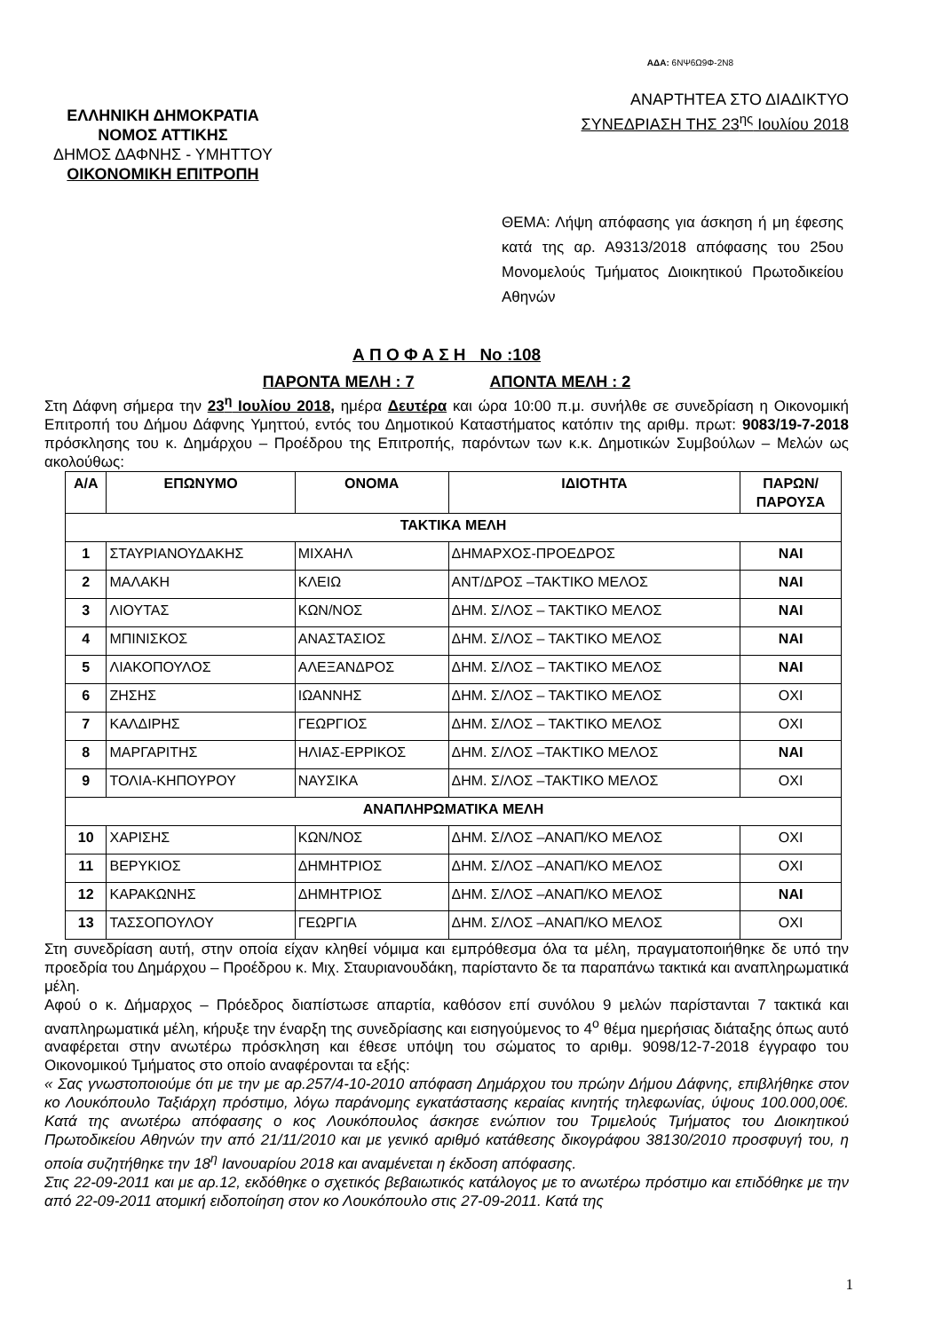ΑΔΑ: 6ΝΨ6Ω9Φ-2Ν8
ΕΛΛΗΝΙΚΗ ΔΗΜΟΚΡΑΤΙΑ
ΝΟΜΟΣ ΑΤΤΙΚΗΣ
ΔΗΜΟΣ ΔΑΦΝΗΣ - ΥΜΗΤΤΟΥ
ΟΙΚΟΝΟΜΙΚΗ ΕΠΙΤΡΟΠΗ
ΑΝΑΡΤΗΤΕΑ ΣΤΟ ΔΙΑΔΙΚΤΥΟ
ΣΥΝΕΔΡΙΑΣΗ ΤΗΣ 23<sup>ης</sup> Ιουλίου 2018
ΘΕΜΑ: Λήψη απόφασης για άσκηση ή μη έφεσης κατά της αρ. Α9313/2018 απόφασης του 25ου Μονομελούς Τμήματος Διοικητικού Πρωτοδικείου Αθηνών
Α Π Ο Φ Α Σ Η Νο :108
ΠΑΡΟΝΤΑ ΜΕΛΗ : 7 ΑΠΟΝΤΑ ΜΕΛΗ : 2
Στη Δάφνη σήμερα την 23<sup>η</sup> Ιουλίου 2018, ημέρα Δευτέρα και ώρα 10:00 π.μ. συνήλθε σε συνεδρίαση η Οικονομική Επιτροπή του Δήμου Δάφνης Υμηττού, εντός του Δημοτικού Καταστήματος κατόπιν της αριθμ. πρωτ: 9083/19-7-2018 πρόσκλησης του κ. Δημάρχου – Προέδρου της Επιτροπής, παρόντων των κ.κ. Δημοτικών Συμβούλων – Μελών ως ακολούθως:
| Α/Α | ΕΠΩΝΥΜΟ | ΟΝΟΜΑ | ΙΔΙΟΤΗΤΑ | ΠΑΡΩΝ/ ΠΑΡΟΥΣΑ |
| --- | --- | --- | --- | --- |
| ΤΑΚΤΙΚΑ ΜΕΛΗ | | | | |
| 1 | ΣΤΑΥΡΙΑΝΟΥΔΑΚΗΣ | ΜΙΧΑΗΛ | ΔΗΜΑΡΧΟΣ-ΠΡΟΕΔΡΟΣ | ΝΑΙ |
| 2 | ΜΑΛΑΚΗ | ΚΛΕΙΩ | ΑΝΤ/ΔΡΟΣ –ΤΑΚΤΙΚΟ ΜΕΛΟΣ | ΝΑΙ |
| 3 | ΛΙΟΥΤΑΣ | ΚΩΝ/ΝΟΣ | ΔΗΜ. Σ/ΛΟΣ – ΤΑΚΤΙΚΟ ΜΕΛΟΣ | ΝΑΙ |
| 4 | ΜΠΙΝΙΣΚΟΣ | ΑΝΑΣΤΑΣΙΟΣ | ΔΗΜ. Σ/ΛΟΣ – ΤΑΚΤΙΚΟ ΜΕΛΟΣ | ΝΑΙ |
| 5 | ΛΙΑΚΟΠΟΥΛΟΣ | ΑΛΕΞΑΝΔΡΟΣ | ΔΗΜ. Σ/ΛΟΣ – ΤΑΚΤΙΚΟ ΜΕΛΟΣ | ΝΑΙ |
| 6 | ΖΗΣΗΣ | ΙΩΑΝΝΗΣ | ΔΗΜ. Σ/ΛΟΣ – ΤΑΚΤΙΚΟ ΜΕΛΟΣ | ΟΧΙ |
| 7 | ΚΑΛΔΙΡΗΣ | ΓΕΩΡΓΙΟΣ | ΔΗΜ. Σ/ΛΟΣ – ΤΑΚΤΙΚΟ ΜΕΛΟΣ | ΟΧΙ |
| 8 | ΜΑΡΓΑΡΙΤΗΣ | ΗΛΙΑΣ-ΕΡΡΙΚΟΣ | ΔΗΜ. Σ/ΛΟΣ –ΤΑΚΤΙΚΟ ΜΕΛΟΣ | ΝΑΙ |
| 9 | ΤΟΛΙΑ-ΚΗΠΟΥΡΟΥ | ΝΑΥΣΙΚΑ | ΔΗΜ. Σ/ΛΟΣ –ΤΑΚΤΙΚΟ ΜΕΛΟΣ | ΟΧΙ |
| ΑΝΑΠΛΗΡΩΜΑΤΙΚΑ ΜΕΛΗ | | | | |
| 10 | ΧΑΡΙΣΗΣ | ΚΩΝ/ΝΟΣ | ΔΗΜ. Σ/ΛΟΣ –ΑΝΑΠ/ΚΟ ΜΕΛΟΣ | ΟΧΙ |
| 11 | ΒΕΡΥΚΙΟΣ | ΔΗΜΗΤΡΙΟΣ | ΔΗΜ. Σ/ΛΟΣ –ΑΝΑΠ/ΚΟ ΜΕΛΟΣ | ΟΧΙ |
| 12 | ΚΑΡΑΚΩΝΗΣ | ΔΗΜΗΤΡΙΟΣ | ΔΗΜ. Σ/ΛΟΣ –ΑΝΑΠ/ΚΟ ΜΕΛΟΣ | ΝΑΙ |
| 13 | ΤΑΣΣΟΠΟΥΛΟΥ | ΓΕΩΡΓΙΑ | ΔΗΜ. Σ/ΛΟΣ –ΑΝΑΠ/ΚΟ ΜΕΛΟΣ | ΟΧΙ |
Στη συνεδρίαση αυτή, στην οποία είχαν κληθεί νόμιμα και εμπρόθεσμα όλα τα μέλη, πραγματοποιήθηκε δε υπό την προεδρία του Δημάρχου – Προέδρου κ. Μιχ. Σταυριανουδάκη, παρίσταντο δε τα παραπάνω τακτικά και αναπληρωματικά μέλη.
Αφού ο κ. Δήμαρχος – Πρόεδρος διαπίστωσε απαρτία, καθόσον επί συνόλου 9 μελών παρίστανται 7 τακτικά και αναπληρωματικά μέλη, κήρυξε την έναρξη της συνεδρίασης και εισηγούμενος το 4<sup>ο</sup> θέμα ημερήσιας διάταξης όπως αυτό αναφέρεται στην ανωτέρω πρόσκληση και έθεσε υπόψη του σώματος το αριθμ. 9098/12-7-2018 έγγραφο του Οικονομικού Τμήματος στο οποίο αναφέρονται τα εξής:
« Σας γνωστοποιούμε ότι με την με αρ.257/4-10-2010 απόφαση Δημάρχου του πρώην Δήμου Δάφνης, επιβλήθηκε στον κο Λουκόπουλο Ταξιάρχη πρόστιμο, λόγω παράνομης εγκατάστασης κεραίας κινητής τηλεφωνίας, ύψους 100.000,00€. Κατά της ανωτέρω απόφασης ο κος Λουκόπουλος άσκησε ενώπιον του Τριμελούς Τμήματος του Διοικητικού Πρωτοδικείου Αθηνών την από 21/11/2010 και με γενικό αριθμό κατάθεσης δικογράφου 38130/2010 προσφυγή του, η οποία συζητήθηκε την 18<sup>η</sup> Ιανουαρίου 2018 και αναμένεται η έκδοση απόφασης.
Στις 22-09-2011 και με αρ.12, εκδόθηκε ο σχετικός βεβαιωτικός κατάλογος με το ανωτέρω πρόστιμο και επιδόθηκε με την από 22-09-2011 ατομική ειδοποίηση στον κο Λουκόπουλο στις 27-09-2011. Κατά της
1